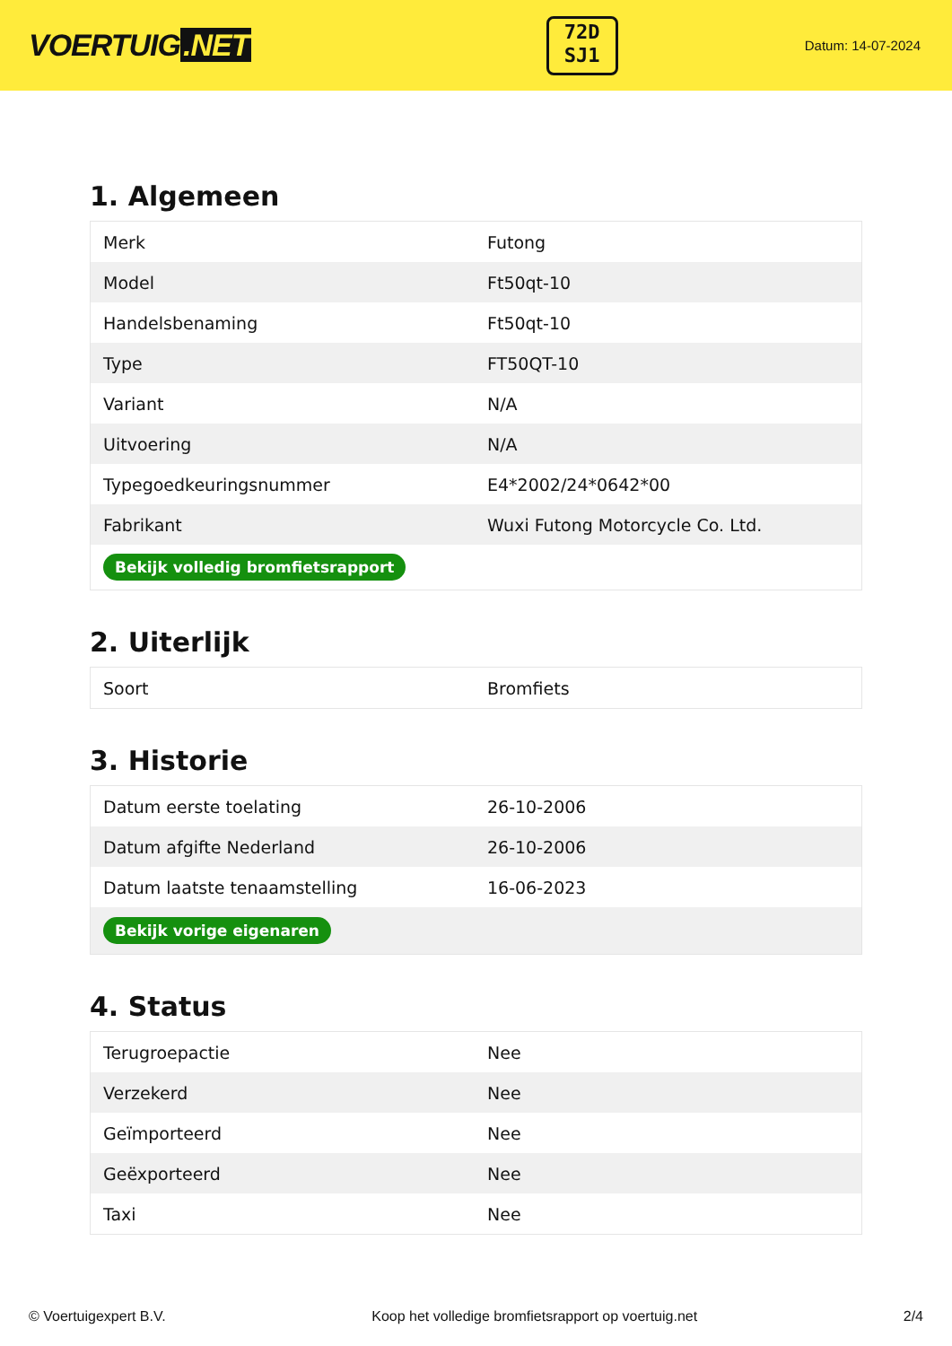VOERTUIG.NET
72D
SJ1
Datum: 14-07-2024
1. Algemeen
| Merk | Futong |
| Model | Ft50qt-10 |
| Handelsbenaming | Ft50qt-10 |
| Type | FT50QT-10 |
| Variant | N/A |
| Uitvoering | N/A |
| Typegoedkeuringsnummer | E4*2002/24*0642*00 |
| Fabrikant | Wuxi Futong Motorcycle Co. Ltd. |
| Bekijk volledig bromfietsrapport | |
2. Uiterlijk
| Soort | Bromfiets |
3. Historie
| Datum eerste toelating | 26-10-2006 |
| Datum afgifte Nederland | 26-10-2006 |
| Datum laatste tenaamstelling | 16-06-2023 |
| Bekijk vorige eigenaren | |
4. Status
| Terugroepactie | Nee |
| Verzekerd | Nee |
| Geïmporteerd | Nee |
| Geëxporteerd | Nee |
| Taxi | Nee |
© Voertuigexpert B.V. Koop het volledige bromfietsrapport op voertuig.net 2/4